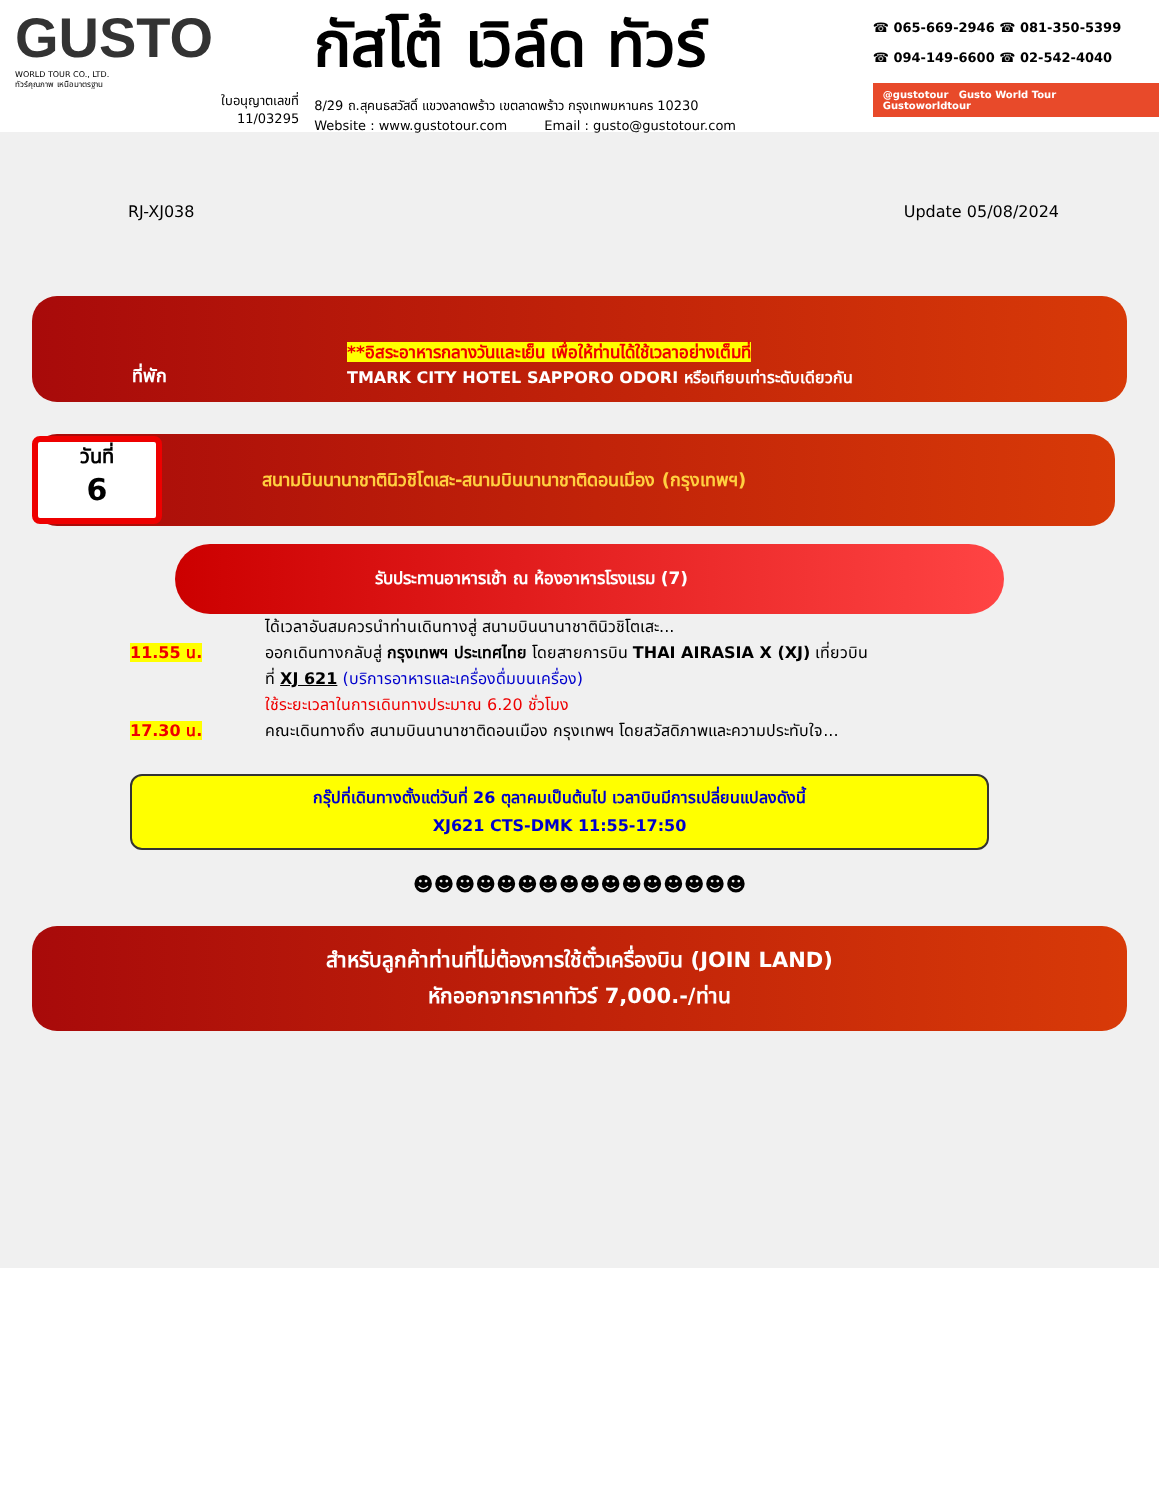GUSTO
WORLD TOUR CO., LTD.
ทัวร์คุณภาพ เหนือมาตรฐาน
ใบอนุญาตเลขที่
11/03295
กัสโต้ เวิล์ด ทัวร์
8/29 ถ.สุคนธสวัสดิ์ แขวงลาดพร้าว เขตลาดพร้าว กรุงเทพมหานคร 10230
Website : www.gustotour.com Email : gusto@gustotour.com
☎ 065-669-2946 ☎ 081-350-5399
☎ 094-149-6600 ☎ 02-542-4040
@gustotour Gusto World Tour Gustoworldtour
RJ-XJ038 Update 05/08/2024
ที่พัก
**อิสระอาหารกลางวันและเย็น เพื่อให้ท่านได้ใช้เวลาอย่างเต็มที่
TMARK CITY HOTEL SAPPORO ODORI หรือเทียบเท่าระดับเดียวกัน
วันที่
6
สนามบินนานาชาตินิวชิโตเสะ-สนามบินนานาชาติดอนเมือง (กรุงเทพฯ)
รับประทานอาหารเช้า ณ ห้องอาหารโรงแรม (7)
ได้เวลาอันสมควรนำท่านเดินทางสู่ สนามบินนานาชาตินิวชิโตเสะ...
11.55 น. ออกเดินทางกลับสู่ กรุงเทพฯ ประเทศไทย โดยสายการบิน THAI AIRASIA X (XJ) เที่ยวบิน
ที่ XJ 621 (บริการอาหารและเครื่องดื่มบนเครื่อง)
ใช้ระยะเวลาในการเดินทางประมาณ 6.20 ชั่วโมง
17.30 น. คณะเดินทางถึง สนามบินนานาชาติดอนเมือง กรุงเทพฯ โดยสวัสดิภาพและความประทับใจ...
กรุ๊ปที่เดินทางตั้งแต่วันที่ 26 ตุลาคมเป็นต้นไป เวลาบินมีการเปลี่ยนแปลงดังนี้
XJ621 CTS-DMK 11:55-17:50
☻☻☻☻☻☻☻☻☻☻☻☻☻☻☻☻
สำหรับลูกค้าท่านที่ไม่ต้องการใช้ตั๋วเครื่องบิน (JOIN LAND)
หักออกจากราคาทัวร์ 7,000.-/ท่าน